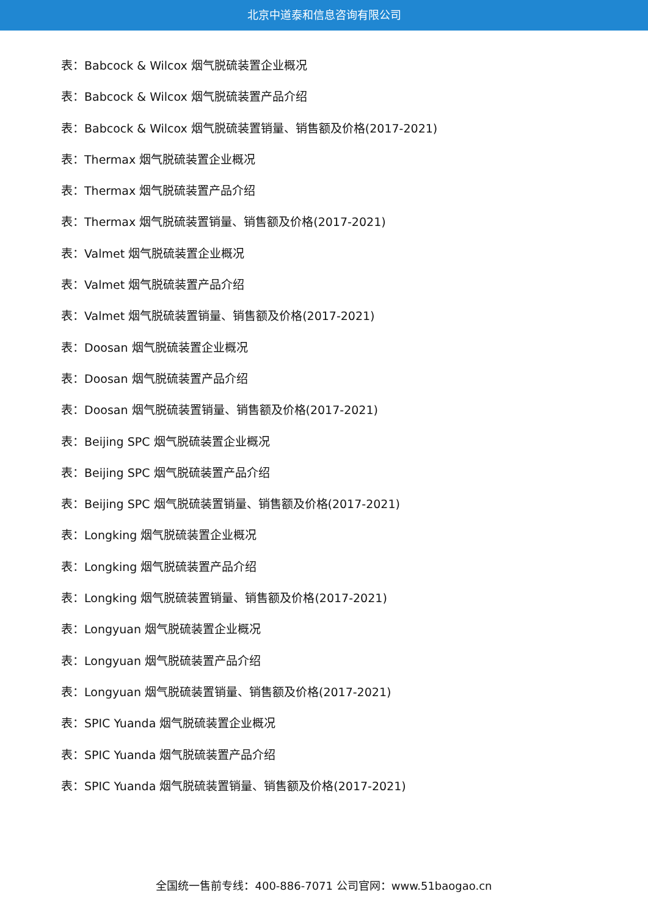北京中道泰和信息咨询有限公司
表：Babcock & Wilcox 烟气脱硫装置企业概况
表：Babcock & Wilcox 烟气脱硫装置产品介绍
表：Babcock & Wilcox 烟气脱硫装置销量、销售额及价格(2017-2021)
表：Thermax 烟气脱硫装置企业概况
表：Thermax 烟气脱硫装置产品介绍
表：Thermax 烟气脱硫装置销量、销售额及价格(2017-2021)
表：Valmet 烟气脱硫装置企业概况
表：Valmet 烟气脱硫装置产品介绍
表：Valmet 烟气脱硫装置销量、销售额及价格(2017-2021)
表：Doosan 烟气脱硫装置企业概况
表：Doosan 烟气脱硫装置产品介绍
表：Doosan 烟气脱硫装置销量、销售额及价格(2017-2021)
表：Beijing SPC 烟气脱硫装置企业概况
表：Beijing SPC 烟气脱硫装置产品介绍
表：Beijing SPC 烟气脱硫装置销量、销售额及价格(2017-2021)
表：Longking 烟气脱硫装置企业概况
表：Longking 烟气脱硫装置产品介绍
表：Longking 烟气脱硫装置销量、销售额及价格(2017-2021)
表：Longyuan 烟气脱硫装置企业概况
表：Longyuan 烟气脱硫装置产品介绍
表：Longyuan 烟气脱硫装置销量、销售额及价格(2017-2021)
表：SPIC Yuanda 烟气脱硫装置企业概况
表：SPIC Yuanda 烟气脱硫装置产品介绍
表：SPIC Yuanda 烟气脱硫装置销量、销售额及价格(2017-2021)
全国统一售前专线：400-886-7071 公司官网：www.51baogao.cn